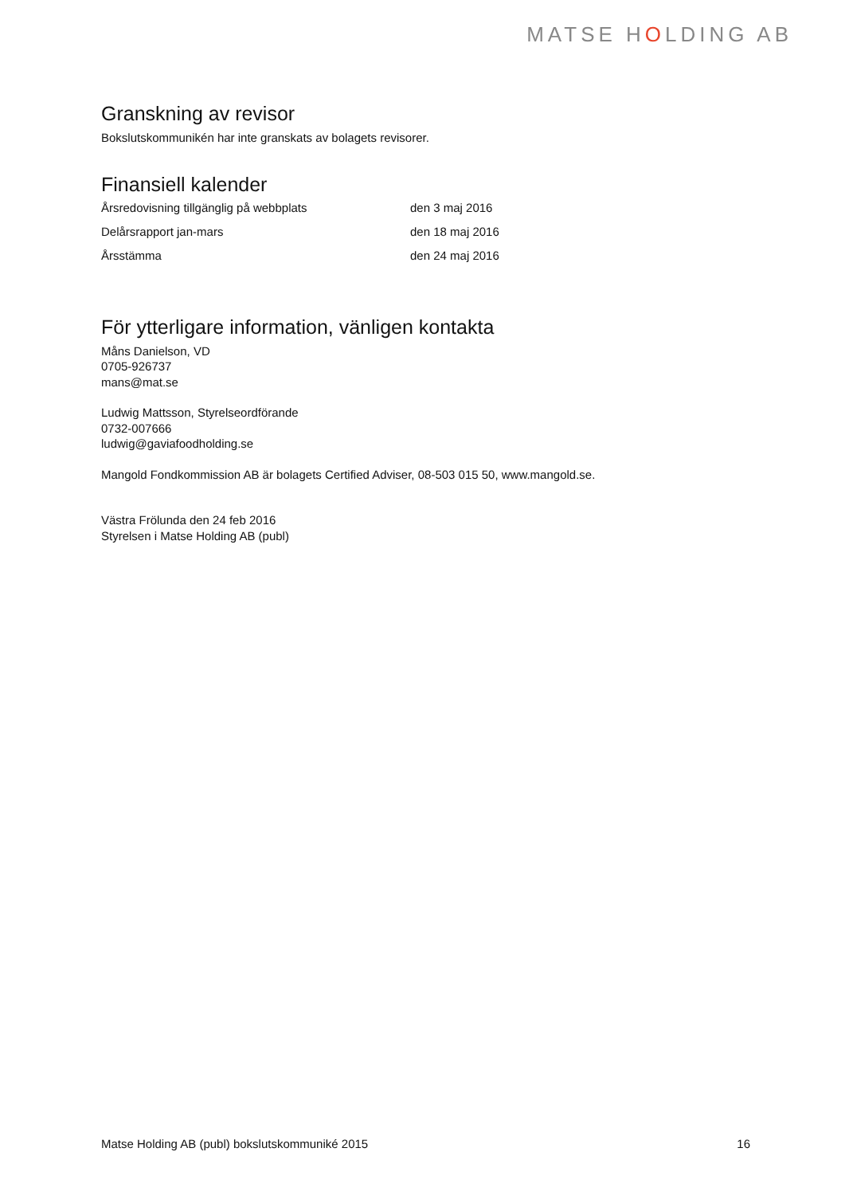MATSE HOLDING AB
Granskning av revisor
Bokslutskommunikén har inte granskats av bolagets revisorer.
Finansiell kalender
| Årsredovisning tillgänglig på webbplats | den 3 maj 2016 |
| Delårsrapport jan-mars | den 18 maj 2016 |
| Årsstämma | den 24 maj 2016 |
För ytterligare information, vänligen kontakta
Måns Danielson, VD
0705-926737
mans@mat.se
Ludwig Mattsson, Styrelseordförande
0732-007666
ludwig@gaviafoodholding.se
Mangold Fondkommission AB är bolagets Certified Adviser, 08-503 015 50, www.mangold.se.
Västra Frölunda den 24 feb 2016
Styrelsen i Matse Holding AB (publ)
Matse Holding AB (publ) bokslutskommuniké 2015 16